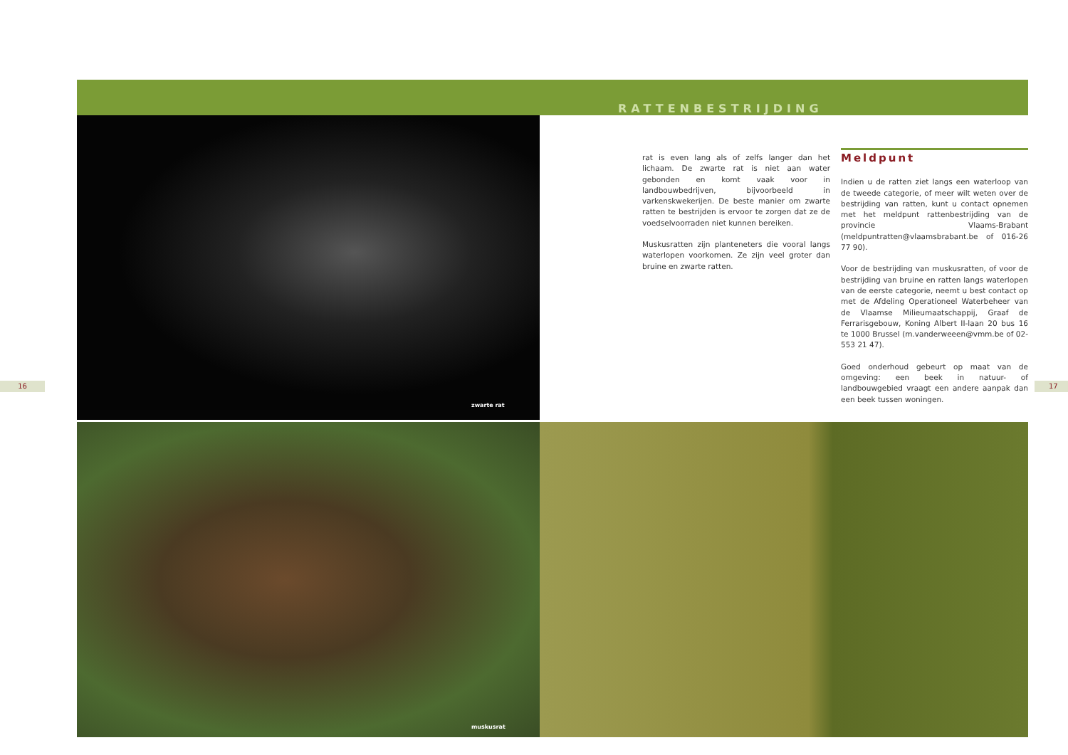RATTENBESTRIJDING
zwarte rat
16
rat is even lang als of zelfs langer dan het lichaam. De zwarte rat is niet aan water gebonden en komt vaak voor in landbouwbedrijven, bijvoorbeeld in varkenskwekerijen. De beste manier om zwarte ratten te bestrijden is ervoor te zorgen dat ze de voedselvoorraden niet kunnen bereiken.
Muskusratten zijn planteneters die vooral langs waterlopen voorkomen. Ze zijn veel groter dan bruine en zwarte ratten.
Meldpunt
Indien u de ratten ziet langs een waterloop van de tweede categorie, of meer wilt weten over de bestrijding van ratten, kunt u contact opnemen met het meldpunt rattenbestrijding van de provincie Vlaams-Brabant (meldpuntratten@vlaamsbrabant.be of 016-26 77 90).
Voor de bestrijding van muskusratten, of voor de bestrijding van bruine en ratten langs waterlopen van de eerste categorie, neemt u best contact op met de Afdeling Operationeel Waterbeheer van de Vlaamse Milieumaatschappij, Graaf de Ferrarisgebouw, Koning Albert II-laan 20 bus 16 te 1000 Brussel (m.vanderweeen@vmm.be of 02-553 21 47).
Goed onderhoud gebeurt op maat van de omgeving: een beek in natuur- of landbouwgebied vraagt een andere aanpak dan een beek tussen woningen.
17
muskusrat